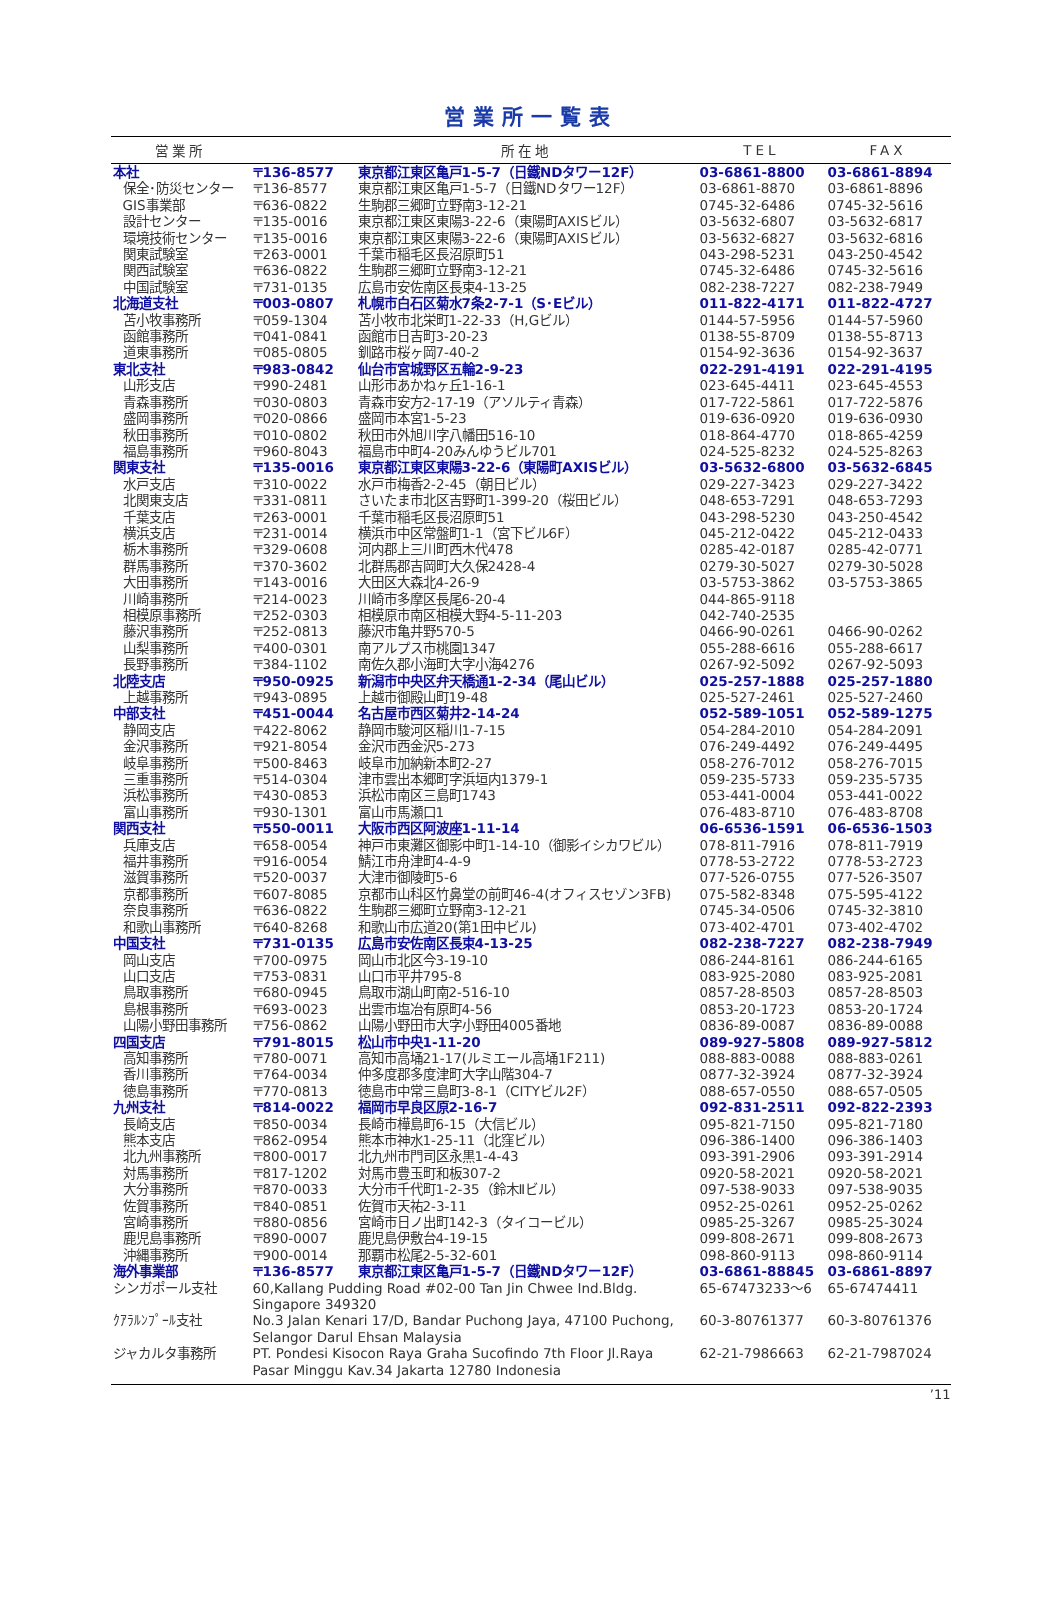営業所一覧表
| 営業所 | | 所在地 | TEL | FAX |
| --- | --- | --- | --- | --- |
| 本社 | 〒136-8577 | 東京都江東区亀戸1-5-7（日鐵NDタワー12F） | 03-6861-8800 | 03-6861-8894 |
| 保全･防災センター | 〒136-8577 | 東京都江東区亀戸1-5-7（日鐵NDタワー12F） | 03-6861-8870 | 03-6861-8896 |
| GIS事業部 | 〒636-0822 | 生駒郡三郷町立野南3-12-21 | 0745-32-6486 | 0745-32-5616 |
| 設計センター | 〒135-0016 | 東京都江東区東陽3-22-6（東陽町AXISビル） | 03-5632-6807 | 03-5632-6817 |
| 環境技術センター | 〒135-0016 | 東京都江東区東陽3-22-6（東陽町AXISビル） | 03-5632-6827 | 03-5632-6816 |
| 関東試験室 | 〒263-0001 | 千葉市稲毛区長沼原町51 | 043-298-5231 | 043-250-4542 |
| 関西試験室 | 〒636-0822 | 生駒郡三郷町立野南3-12-21 | 0745-32-6486 | 0745-32-5616 |
| 中国試験室 | 〒731-0135 | 広島市安佐南区長束4-13-25 | 082-238-7227 | 082-238-7949 |
| 北海道支社 | 〒003-0807 | 札幌市白石区菊水7条2-7-1（S･Eビル） | 011-822-4171 | 011-822-4727 |
| 苫小牧事務所 | 〒059-1304 | 苫小牧市北栄町1-22-33（H,Gビル） | 0144-57-5956 | 0144-57-5960 |
| 函館事務所 | 〒041-0841 | 函館市日吉町3-20-23 | 0138-55-8709 | 0138-55-8713 |
| 道東事務所 | 〒085-0805 | 釧路市桜ヶ岡7-40-2 | 0154-92-3636 | 0154-92-3637 |
| 東北支社 | 〒983-0842 | 仙台市宮城野区五輪2-9-23 | 022-291-4191 | 022-291-4195 |
| 山形支店 | 〒990-2481 | 山形市あかねヶ丘1-16-1 | 023-645-4411 | 023-645-4553 |
| 青森事務所 | 〒030-0803 | 青森市安方2-17-19（アソルティ青森） | 017-722-5861 | 017-722-5876 |
| 盛岡事務所 | 〒020-0866 | 盛岡市本宮1-5-23 | 019-636-0920 | 019-636-0930 |
| 秋田事務所 | 〒010-0802 | 秋田市外旭川字八幡田516-10 | 018-864-4770 | 018-865-4259 |
| 福島事務所 | 〒960-8043 | 福島市中町4-20みんゆうビル701 | 024-525-8232 | 024-525-8263 |
| 関東支社 | 〒135-0016 | 東京都江東区東陽3-22-6（東陽町AXISビル） | 03-5632-6800 | 03-5632-6845 |
| 水戸支店 | 〒310-0022 | 水戸市梅香2-2-45（朝日ビル） | 029-227-3423 | 029-227-3422 |
| 北関東支店 | 〒331-0811 | さいたま市北区吉野町1-399-20（桜田ビル） | 048-653-7291 | 048-653-7293 |
| 千葉支店 | 〒263-0001 | 千葉市稲毛区長沼原町51 | 043-298-5230 | 043-250-4542 |
| 横浜支店 | 〒231-0014 | 横浜市中区常盤町1-1（宮下ビル6F） | 045-212-0422 | 045-212-0433 |
| 栃木事務所 | 〒329-0608 | 河内郡上三川町西木代478 | 0285-42-0187 | 0285-42-0771 |
| 群馬事務所 | 〒370-3602 | 北群馬郡吉岡町大久保2428-4 | 0279-30-5027 | 0279-30-5028 |
| 大田事務所 | 〒143-0016 | 大田区大森北4-26-9 | 03-5753-3862 | 03-5753-3865 |
| 川崎事務所 | 〒214-0023 | 川崎市多摩区長尾6-20-4 | 044-865-9118 | |
| 相模原事務所 | 〒252-0303 | 相模原市南区相模大野4-5-11-203 | 042-740-2535 | |
| 藤沢事務所 | 〒252-0813 | 藤沢市亀井野570-5 | 0466-90-0261 | 0466-90-0262 |
| 山梨事務所 | 〒400-0301 | 南アルプス市桃園1347 | 055-288-6616 | 055-288-6617 |
| 長野事務所 | 〒384-1102 | 南佐久郡小海町大字小海4276 | 0267-92-5092 | 0267-92-5093 |
| 北陸支店 | 〒950-0925 | 新潟市中央区弁天橋通1-2-34（尾山ビル） | 025-257-1888 | 025-257-1880 |
| 上越事務所 | 〒943-0895 | 上越市御殿山町19-48 | 025-527-2461 | 025-527-2460 |
| 中部支社 | 〒451-0044 | 名古屋市西区菊井2-14-24 | 052-589-1051 | 052-589-1275 |
| 静岡支店 | 〒422-8062 | 静岡市駿河区稲川1-7-15 | 054-284-2010 | 054-284-2091 |
| 金沢事務所 | 〒921-8054 | 金沢市西金沢5-273 | 076-249-4492 | 076-249-4495 |
| 岐阜事務所 | 〒500-8463 | 岐阜市加納新本町2-27 | 058-276-7012 | 058-276-7015 |
| 三重事務所 | 〒514-0304 | 津市雲出本郷町字浜垣内1379-1 | 059-235-5733 | 059-235-5735 |
| 浜松事務所 | 〒430-0853 | 浜松市南区三島町1743 | 053-441-0004 | 053-441-0022 |
| 富山事務所 | 〒930-1301 | 富山市馬瀬口1 | 076-483-8710 | 076-483-8708 |
| 関西支社 | 〒550-0011 | 大阪市西区阿波座1-11-14 | 06-6536-1591 | 06-6536-1503 |
| 兵庫支店 | 〒658-0054 | 神戸市東灘区御影中町1-14-10（御影イシカワビル） | 078-811-7916 | 078-811-7919 |
| 福井事務所 | 〒916-0054 | 鯖江市舟津町4-4-9 | 0778-53-2722 | 0778-53-2723 |
| 滋賀事務所 | 〒520-0037 | 大津市御陵町5-6 | 077-526-0755 | 077-526-3507 |
| 京都事務所 | 〒607-8085 | 京都市山科区竹鼻堂の前町46-4(オフィスセゾン3FB) | 075-582-8348 | 075-595-4122 |
| 奈良事務所 | 〒636-0822 | 生駒郡三郷町立野南3-12-21 | 0745-34-0506 | 0745-32-3810 |
| 和歌山事務所 | 〒640-8268 | 和歌山市広道20(第1田中ビル) | 073-402-4701 | 073-402-4702 |
| 中国支社 | 〒731-0135 | 広島市安佐南区長束4-13-25 | 082-238-7227 | 082-238-7949 |
| 岡山支店 | 〒700-0975 | 岡山市北区今3-19-10 | 086-244-8161 | 086-244-6165 |
| 山口支店 | 〒753-0831 | 山口市平井795-8 | 083-925-2080 | 083-925-2081 |
| 鳥取事務所 | 〒680-0945 | 鳥取市湖山町南2-516-10 | 0857-28-8503 | 0857-28-8503 |
| 島根事務所 | 〒693-0023 | 出雲市塩冶有原町4-56 | 0853-20-1723 | 0853-20-1724 |
| 山陽小野田事務所 | 〒756-0862 | 山陽小野田市大字小野田4005番地 | 0836-89-0087 | 0836-89-0088 |
| 四国支店 | 〒791-8015 | 松山市中央1-11-20 | 089-927-5808 | 089-927-5812 |
| 高知事務所 | 〒780-0071 | 高知市高埇21-17(ルミエール高埇1F211) | 088-883-0088 | 088-883-0261 |
| 香川事務所 | 〒764-0034 | 仲多度郡多度津町大字山階304-7 | 0877-32-3924 | 0877-32-3924 |
| 徳島事務所 | 〒770-0813 | 徳島市中常三島町3-8-1（CITYビル2F） | 088-657-0550 | 088-657-0505 |
| 九州支社 | 〒814-0022 | 福岡市早良区原2-16-7 | 092-831-2511 | 092-822-2393 |
| 長崎支店 | 〒850-0034 | 長崎市樺島町6-15（大信ビル） | 095-821-7150 | 095-821-7180 |
| 熊本支店 | 〒862-0954 | 熊本市神水1-25-11（北窪ビル） | 096-386-1400 | 096-386-1403 |
| 北九州事務所 | 〒800-0017 | 北九州市門司区永黒1-4-43 | 093-391-2906 | 093-391-2914 |
| 対馬事務所 | 〒817-1202 | 対馬市豊玉町和板307-2 | 0920-58-2021 | 0920-58-2021 |
| 大分事務所 | 〒870-0033 | 大分市千代町1-2-35（鈴木Ⅱビル） | 097-538-9033 | 097-538-9035 |
| 佐賀事務所 | 〒840-0851 | 佐賀市天祐2-3-11 | 0952-25-0261 | 0952-25-0262 |
| 宮崎事務所 | 〒880-0856 | 宮崎市日ノ出町142-3（タイコービル） | 0985-25-3267 | 0985-25-3024 |
| 鹿児島事務所 | 〒890-0007 | 鹿児島伊敷台4-19-15 | 099-808-2671 | 099-808-2673 |
| 沖縄事務所 | 〒900-0014 | 那覇市松尾2-5-32-601 | 098-860-9113 | 098-860-9114 |
| 海外事業部 | 〒136-8577 | 東京都江東区亀戸1-5-7（日鐵NDタワー12F） | 03-6861-88845 | 03-6861-8897 |
| シンガポール支社 | 60,Kallang Pudding Road #02-00 Tan Jin Chwee Ind.Bldg. Singapore 349320 | | 65-67473233～6 | 65-67474411 |
| ｸｱﾗﾙﾝﾌﾟｰﾙ支社 | No.3 Jalan Kenari 17/D, Bandar Puchong Jaya, 47100 Puchong, Selangor Darul Ehsan Malaysia | | 60-3-80761377 | 60-3-80761376 |
| ジャカルタ事務所 | PT. Pondesi Kisocon Raya Graha Sucofindo 7th Floor Jl.Raya Pasar Minggu Kav.34 Jakarta 12780 Indonesia | | 62-21-7986663 | 62-21-7987024 |
’11